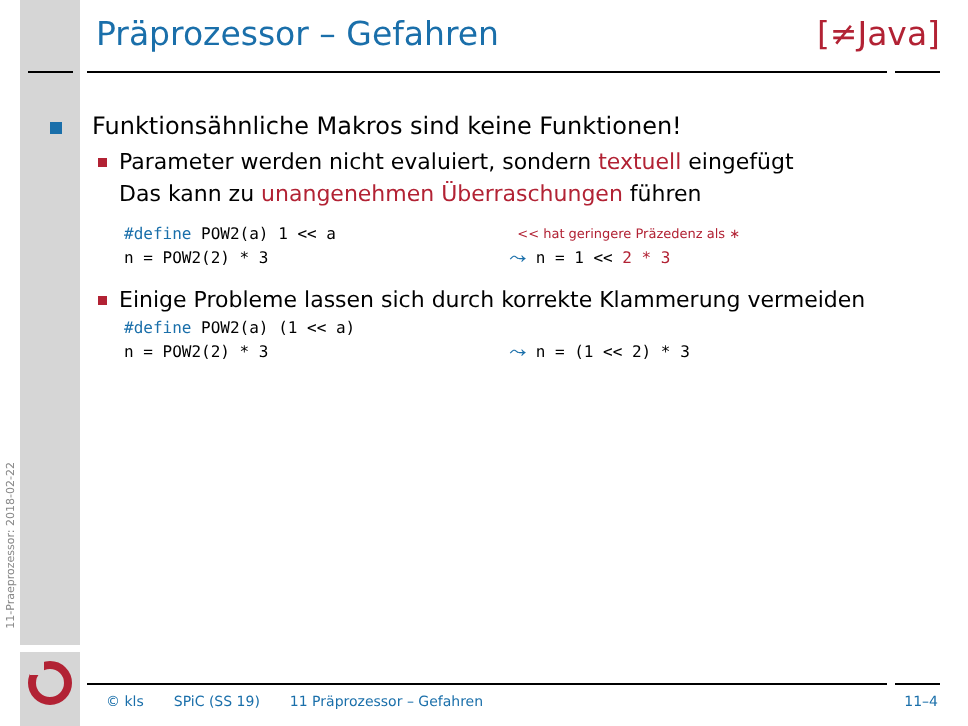11-Praeprozessor: 2018-02-22
Präprozessor – Gefahren [≠Java]
Funktionsähnliche Makros sind keine Funktionen!
Parameter werden nicht evaluiert, sondern textuell eingefügt
Das kann zu unangenehmen Überraschungen führen
#define POW2(a) 1 << a
<< hat geringere Präzedenz als ∗
n = POW2(2) * 3
⤳ n = 1 << 2 * 3
Einige Probleme lassen sich durch korrekte Klammerung vermeiden
#define POW2(a) (1 << a)
n = POW2(2) * 3
⤳ n = (1 << 2) * 3
© kls SPiC (SS 19) 11 Präprozessor – Gefahren 11–4